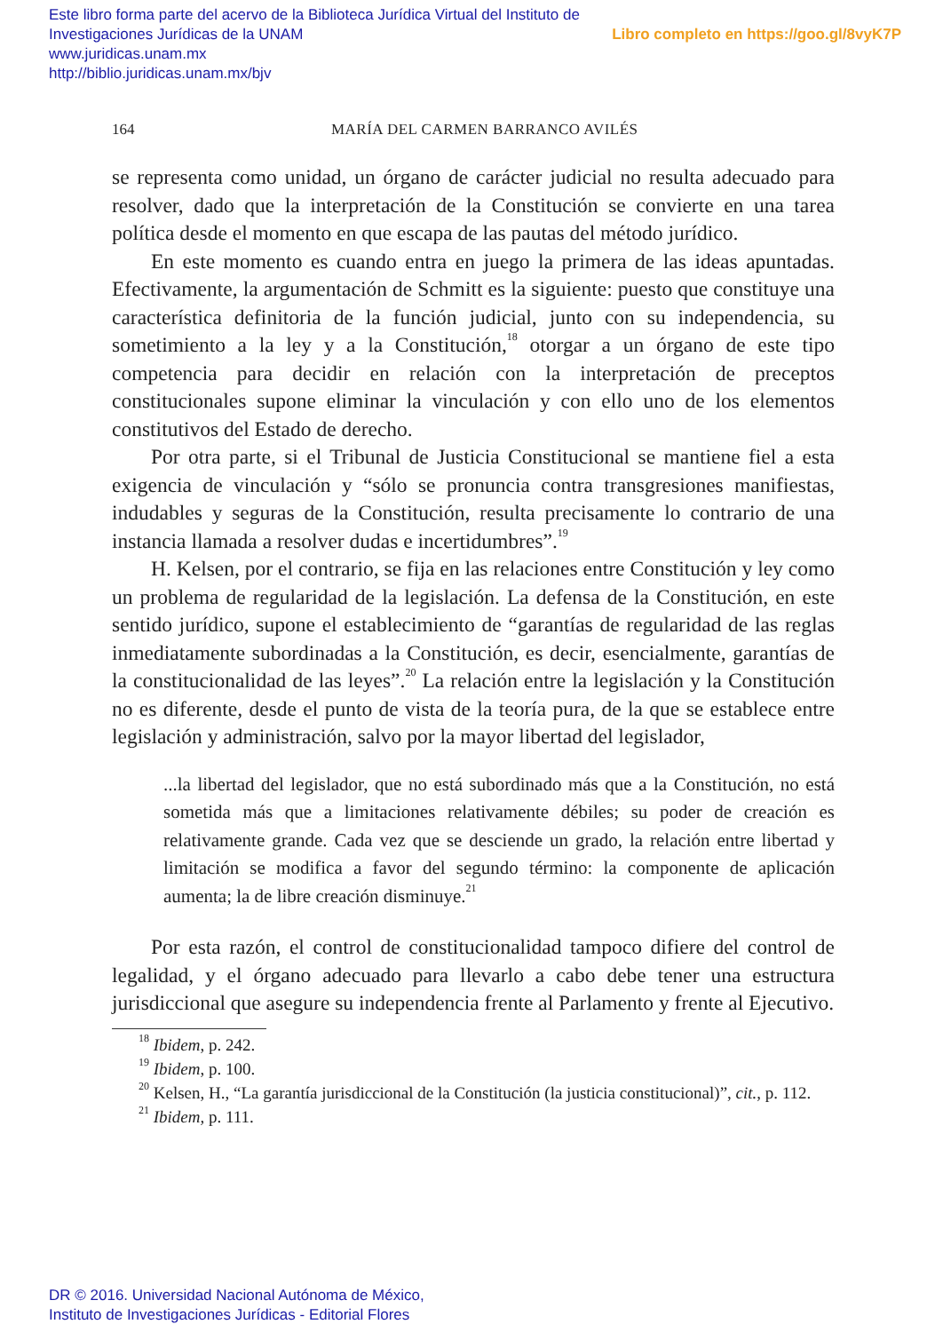Libro completo en https://goo.gl/8vyK7P Este libro forma parte del acervo de la Biblioteca Jurídica Virtual del Instituto de Investigaciones Jurídicas de la UNAM
www.juridicas.unam.mx
http://biblio.juridicas.unam.mx/bjv
164 MARÍA DEL CARMEN BARRANCO AVILÉS
se representa como unidad, un órgano de carácter judicial no resulta adecuado para resolver, dado que la interpretación de la Constitución se convierte en una tarea política desde el momento en que escapa de las pautas del método jurídico.
En este momento es cuando entra en juego la primera de las ideas apuntadas. Efectivamente, la argumentación de Schmitt es la siguiente: puesto que constituye una característica definitoria de la función judicial, junto con su independencia, su sometimiento a la ley y a la Constitución,<sup>18</sup> otorgar a un órgano de este tipo competencia para decidir en relación con la interpretación de preceptos constitucionales supone eliminar la vinculación y con ello uno de los elementos constitutivos del Estado de derecho.
Por otra parte, si el Tribunal de Justicia Constitucional se mantiene fiel a esta exigencia de vinculación y “sólo se pronuncia contra transgresiones manifiestas, indudables y seguras de la Constitución, resulta precisamente lo contrario de una instancia llamada a resolver dudas e incertidumbres”.<sup>19</sup>
H. Kelsen, por el contrario, se fija en las relaciones entre Constitución y ley como un problema de regularidad de la legislación. La defensa de la Constitución, en este sentido jurídico, supone el establecimiento de “garantías de regularidad de las reglas inmediatamente subordinadas a la Constitución, es decir, esencialmente, garantías de la constitucionalidad de las leyes”.<sup>20</sup> La relación entre la legislación y la Constitución no es diferente, desde el punto de vista de la teoría pura, de la que se establece entre legislación y administración, salvo por la mayor libertad del legislador,
...la libertad del legislador, que no está subordinado más que a la Constitución, no está sometida más que a limitaciones relativamente débiles; su poder de creación es relativamente grande. Cada vez que se desciende un grado, la relación entre libertad y limitación se modifica a favor del segundo término: la componente de aplicación aumenta; la de libre creación disminuye.<sup>21</sup>
Por esta razón, el control de constitucionalidad tampoco difiere del control de legalidad, y el órgano adecuado para llevarlo a cabo debe tener una estructura jurisdiccional que asegure su independencia frente al Parlamento y frente al Ejecutivo.
<sup>18</sup> Ibidem, p. 242.
<sup>19</sup> Ibidem, p. 100.
<sup>20</sup> Kelsen, H., “La garantía jurisdiccional de la Constitución (la justicia constitucional)”, cit., p. 112.
<sup>21</sup> Ibidem, p. 111.
DR © 2016. Universidad Nacional Autónoma de México,
Instituto de Investigaciones Jurídicas - Editorial Flores